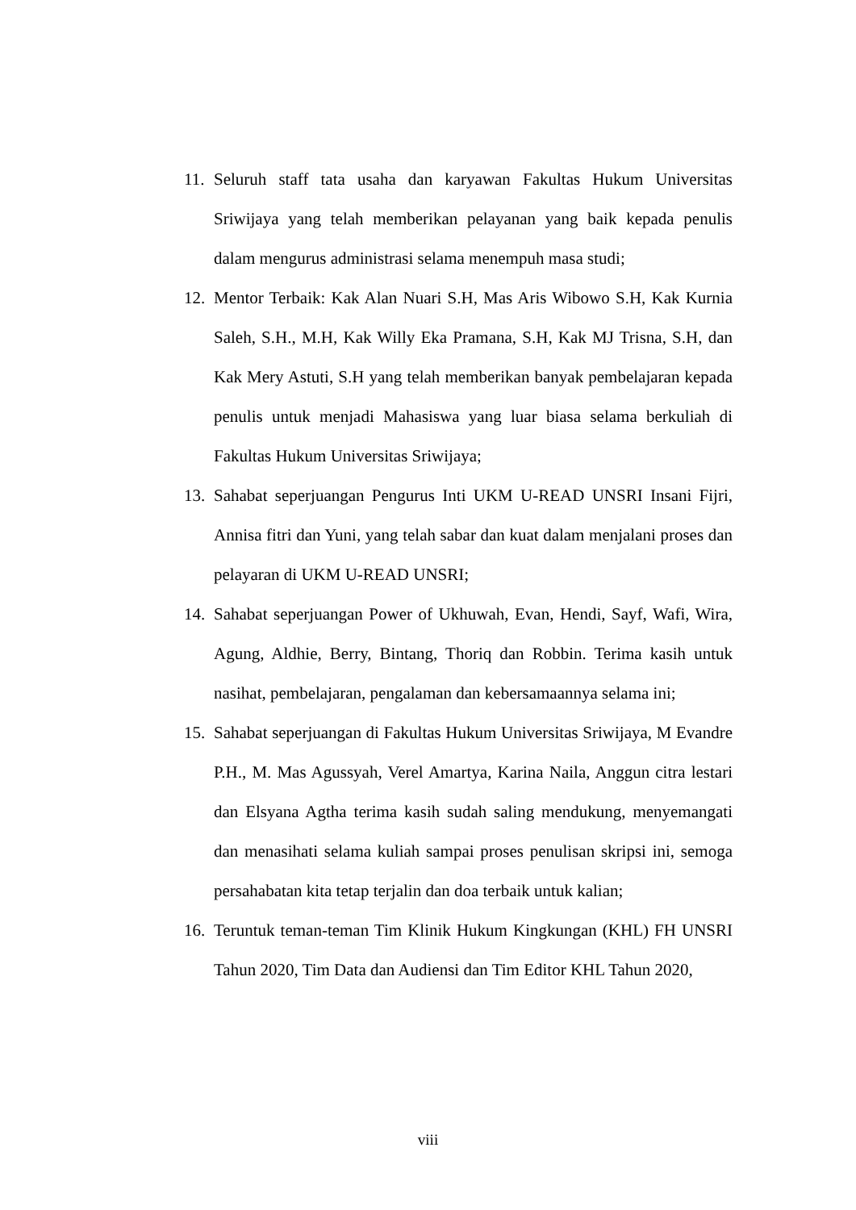11. Seluruh staff tata usaha dan karyawan Fakultas Hukum Universitas Sriwijaya yang telah memberikan pelayanan yang baik kepada penulis dalam mengurus administrasi selama menempuh masa studi;
12. Mentor Terbaik: Kak Alan Nuari S.H, Mas Aris Wibowo S.H, Kak Kurnia Saleh, S.H., M.H, Kak Willy Eka Pramana, S.H, Kak MJ Trisna, S.H, dan Kak Mery Astuti, S.H yang telah memberikan banyak pembelajaran kepada penulis untuk menjadi Mahasiswa yang luar biasa selama berkuliah di Fakultas Hukum Universitas Sriwijaya;
13. Sahabat seperjuangan Pengurus Inti UKM U-READ UNSRI Insani Fijri, Annisa fitri dan Yuni, yang telah sabar dan kuat dalam menjalani proses dan pelayaran di UKM U-READ UNSRI;
14. Sahabat seperjuangan Power of Ukhuwah, Evan, Hendi, Sayf, Wafi, Wira, Agung, Aldhie, Berry, Bintang, Thoriq dan Robbin. Terima kasih untuk nasihat, pembelajaran, pengalaman dan kebersamaannya selama ini;
15. Sahabat seperjuangan di Fakultas Hukum Universitas Sriwijaya, M Evandre P.H., M. Mas Agussyah, Verel Amartya, Karina Naila, Anggun citra lestari dan Elsyana Agtha terima kasih sudah saling mendukung, menyemangati dan menasihati selama kuliah sampai proses penulisan skripsi ini, semoga persahabatan kita tetap terjalin dan doa terbaik untuk kalian;
16. Teruntuk teman-teman Tim Klinik Hukum Kingkungan (KHL) FH UNSRI Tahun 2020, Tim Data dan Audiensi dan Tim Editor KHL Tahun 2020,
viii